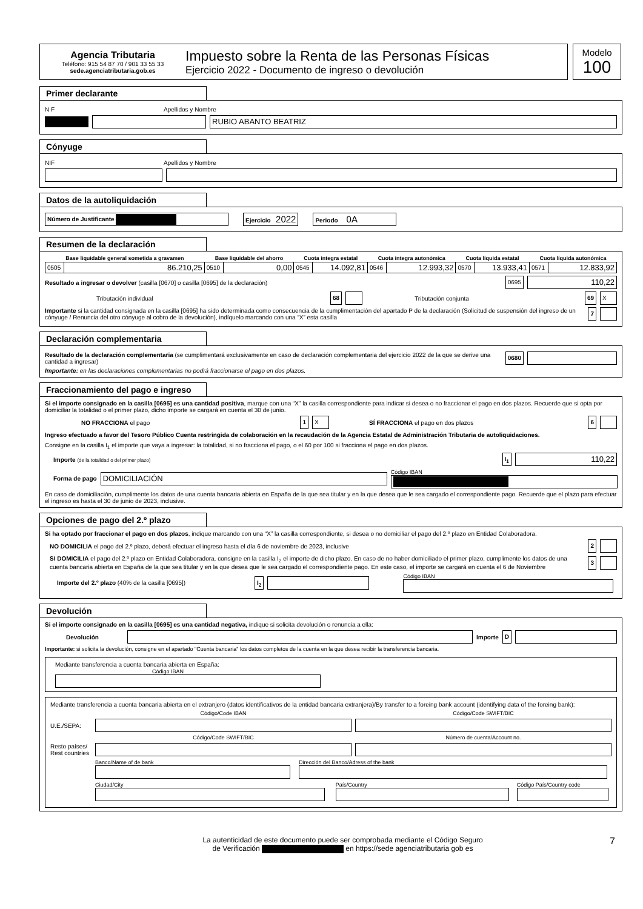Agencia Tributaria
Teléfono: 915 54 87 70 / 901 33 55 33
sede.agenciatributaria.gob.es
Impuesto sobre la Renta de las Personas Físicas
Ejercicio 2022 - Documento de ingreso o devolución
Modelo
100
Primer declarante
N F Apellidos y Nombre
RUBIO ABANTO BEATRIZ
Cónyuge
NIF Apellidos y Nombre
Datos de la autoliquidación
Número de Justificante Ejercicio 2022 Periodo 0A
Resumen de la declaración
| Base liquidable general sometida a gravamen | | Base liquidable del ahorro | | Cuota íntegra estatal | | Cuota íntegra autonómica | | Cuota líquida estatal | | Cuota líquida autonómica | |
| --- | --- | --- | --- | --- | --- | --- | --- | --- | --- | --- | --- |
| 0505 | 86.210,25 | 0510 | 0,00 | 0545 | 14.092,81 | 0546 | 12.993,32 | 0570 | 13.933,41 | 0571 | 12.833,92 |
Resultado a ingresar o devolver (casilla [0670] o casilla [0695] de la declaración) 0695 110,22
Tributación individual 68 Tributación conjunta 69 X
Importante si la cantidad consignada en la casilla [0695] ha sido determinada como consecuencia de la cumplimentación del apartado P de la declaración (Solicitud de suspensión del ingreso de un cónyuge / Renuncia del otro cónyuge al cobro de la devolución), indíquelo marcando con una “X” esta casilla 7
Declaración complementaria
Resultado de la declaración complementaria (se cumplimentará exclusivamente en caso de declaración complementaria del ejercicio 2022 de la que se derive una cantidad a ingresar) 0680
Importante: en las declaraciones complementarias no podrá fraccionarse el pago en dos plazos.
Fraccionamiento del pago e ingreso
Si el importe consignado en la casilla [0695] es una cantidad positiva, marque con una “X” la casilla correspondiente para indicar si desea o no fraccionar el pago en dos plazos. Recuerde que si opta por domiciliar la totalidad o el primer plazo, dicho importe se cargará en cuenta el 30 de junio.
NO FRACCIONA el pago 1 X SÍ FRACCIONA el pago en dos plazos 6
Ingreso efectuado a favor del Tesoro Público Cuenta restringida de colaboración en la recaudación de la Agencia Estatal de Administración Tributaria de autoliquidaciones.
Consigne en la casilla I<sub>1</sub> el importe que vaya a ingresar: la totalidad, si no fracciona el pago, o el 60 por 100 si fracciona el pago en dos plazos.
Importe (de la totalidad o del primer plazo) I<sub>1</sub> 110,22
Forma de pago DOMICILIACIÓN Código IBAN
En caso de domiciliación, cumplimente los datos de una cuenta bancaria abierta en España de la que sea titular y en la que desea que le sea cargado el correspondiente pago. Recuerde que el plazo para efectuar el ingreso es hasta el 30 de junio de 2023, inclusive.
Opciones de pago del 2.º plazo
Si ha optado por fraccionar el pago en dos plazos, indique marcando con una “X” la casilla correspondiente, si desea o no domiciliar el pago del 2.º plazo en Entidad Colaboradora.
NO DOMICILIA el pago del 2.º plazo, deberá efectuar el ingreso hasta el día 6 de noviembre de 2023, inclusive 2
SI DOMICILIA el pago del 2.º plazo en Entidad Colaboradora, consigne en la casilla I<sub>2</sub> el importe de dicho plazo. En caso de no haber domiciliado el primer plazo, cumplimente los datos de una cuenta bancaria abierta en España de la que sea titular y en la que desea que le sea cargado el correspondiente pago. En este caso, el importe se cargará en cuenta el 6 de Noviembre 3
Importe del 2.º plazo (40% de la casilla [0695]) I<sub>2</sub> Código IBAN
Devolución
Si el importe consignado en la casilla [0695] es una cantidad negativa, indique si solicita devolución o renuncia a ella:
Devolución Importe D
Importante: si solicita la devolución, consigne en el apartado "Cuenta bancaria" los datos completos de la cuenta en la que desea recibir la transferencia bancaria.
Mediante transferencia a cuenta bancaria abierta en España:
Código IBAN
Mediante transferencia a cuenta bancaria abierta en el extranjero (datos identificativos de la entidad bancaria extranjera)/By transfer to a foreing bank account (identifying data of the foreing bank):
Código/Code IBAN Código/Code SWIFT/BIC
U.E./SEPA:
Código/Code SWIFT/BIC Número de cuenta/Account no.
Resto países/ Rest countries
Banco/Name of de bank
Dirección del Banco/Adress of the bank
Ciudad/City
País/Country
Código País/Country code
La autenticidad de este documento puede ser comprobada mediante el Código Seguro
de Verificación en https://sede agenciatributaria gob es
7